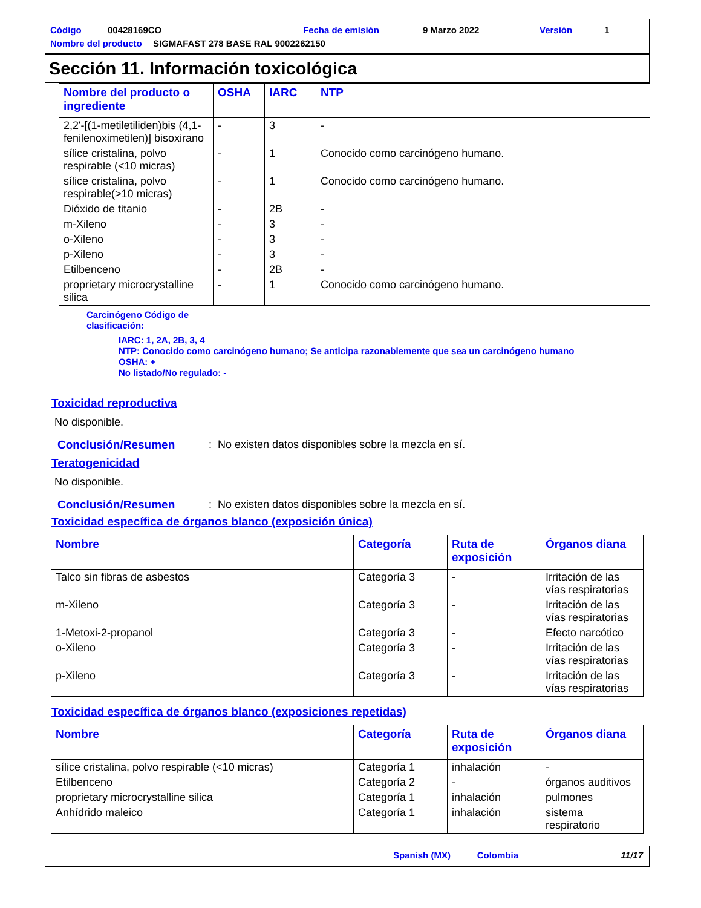Código 00428169CO Fecha de emisión 9 Marzo 2022 Versión 1
Nombre del producto SIGMAFAST 278 BASE RAL 9002262150
Sección 11. Información toxicológica
| Nombre del producto o ingrediente | OSHA | IARC | NTP |
| --- | --- | --- | --- |
| 2,2'-[(1-metiletiliden)bis (4,1-fenilenoximetilen)] bisoxirano | - | 3 | - |
| sílice cristalina, polvo respirable (<10 micras) | - | 1 | Conocido como carcinógeno humano. |
| sílice cristalina, polvo respirable(>10 micras) | - | 1 | Conocido como carcinógeno humano. |
| Dióxido de titanio | - | 2B | - |
| m-Xileno | - | 3 | - |
| o-Xileno | - | 3 | - |
| p-Xileno | - | 3 | - |
| Etilbenceno | - | 2B | - |
| proprietary microcrystalline silica | - | 1 | Conocido como carcinógeno humano. |
Carcinógeno Código de
clasificación:
IARC: 1, 2A, 2B, 3, 4
NTP: Conocido como carcinógeno humano; Se anticipa razonablemente que sea un carcinógeno humano
OSHA: +
No listado/No regulado: -
Toxicidad reproductiva
No disponible.
Conclusión/Resumen: No existen datos disponibles sobre la mezcla en sí.
Teratogenicidad
No disponible.
Conclusión/Resumen: No existen datos disponibles sobre la mezcla en sí.
Toxicidad específica de órganos blanco (exposición única)
| Nombre | Categoría | Ruta de exposición | Órganos diana |
| --- | --- | --- | --- |
| Talco sin fibras de asbestos | Categoría 3 | - | Irritación de las vías respiratorias |
| m-Xileno | Categoría 3 | - | Irritación de las vías respiratorias |
| 1-Metoxi-2-propanol | Categoría 3 | - | Efecto narcótico |
| o-Xileno | Categoría 3 | - | Irritación de las vías respiratorias |
| p-Xileno | Categoría 3 | - | Irritación de las vías respiratorias |
Toxicidad específica de órganos blanco (exposiciones repetidas)
| Nombre | Categoría | Ruta de exposición | Órganos diana |
| --- | --- | --- | --- |
| sílice cristalina, polvo respirable (<10 micras) | Categoría 1 | inhalación | - |
| Etilbenceno | Categoría 2 | - | órganos auditivos |
| proprietary microcrystalline silica | Categoría 1 | inhalación | pulmones |
| Anhídrido maleico | Categoría 1 | inhalación | sistema respiratorio |
Spanish (MX) Colombia 11/17